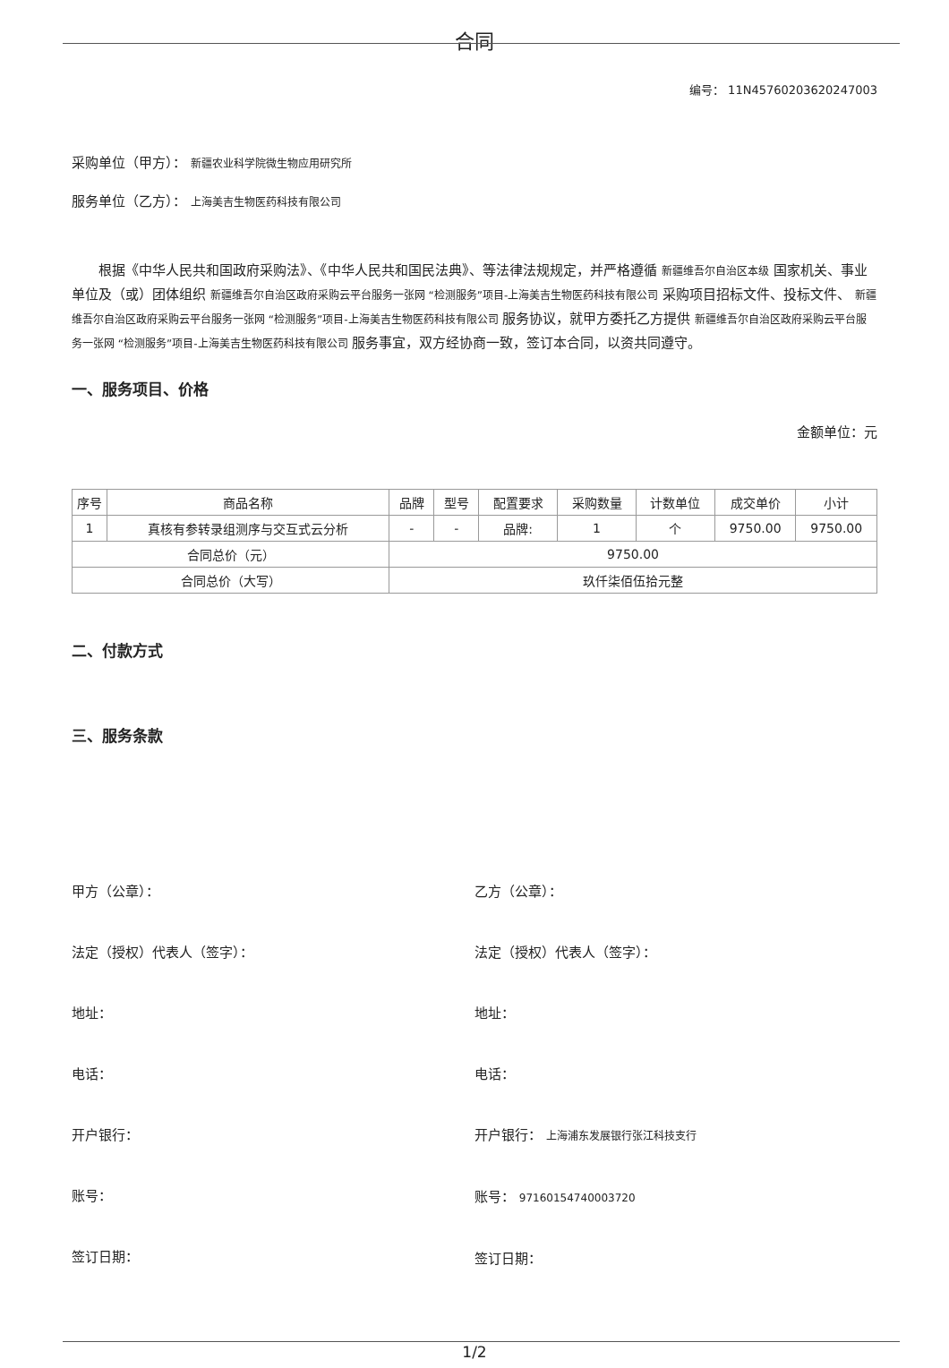合同
编号： 11N45760203620247003
采购单位（甲方）： 新疆农业科学院微生物应用研究所
服务单位（乙方）： 上海美吉生物医药科技有限公司
根据《中华人民共和国政府采购法》、《中华人民共和国民法典》、等法律法规规定，并严格遵循 新疆维吾尔自治区本级 国家机关、事业单位及（或）团体组织 新疆维吾尔自治区政府采购云平台服务一张网 “检测服务”项目-上海美吉生物医药科技有限公司 采购项目招标文件、投标文件、 新疆维吾尔自治区政府采购云平台服务一张网 “检测服务”项目-上海美吉生物医药科技有限公司 服务协议，就甲方委托乙方提供 新疆维吾尔自治区政府采购云平台服务一张网 “检测服务”项目-上海美吉生物医药科技有限公司 服务事宜，双方经协商一致，签订本合同，以资共同遵守。
一、服务项目、价格
金额单位：元
| 序号 | 商品名称 | 品牌 | 型号 | 配置要求 | 采购数量 | 计数单位 | 成交单价 | 小计 |
| --- | --- | --- | --- | --- | --- | --- | --- | --- |
| 1 | 真核有参转录组测序与交互式云分析 | - | - | 品牌: | 1 | 个 | 9750.00 | 9750.00 |
| 合同总价（元） | | 9750.00 | | | | | | |
| 合同总价（大写） | | 玖仟柒佰伍拾元整 | | | | | | |
二、付款方式
三、服务条款
甲方（公章）：
法定（授权）代表人（签字）：
地址：
电话：
开户银行：
账号：
签订日期：
乙方（公章）：
法定（授权）代表人（签字）：
地址：
电话：
开户银行： 上海浦东发展银行张江科技支行
账号： 97160154740003720
签订日期：
1/2